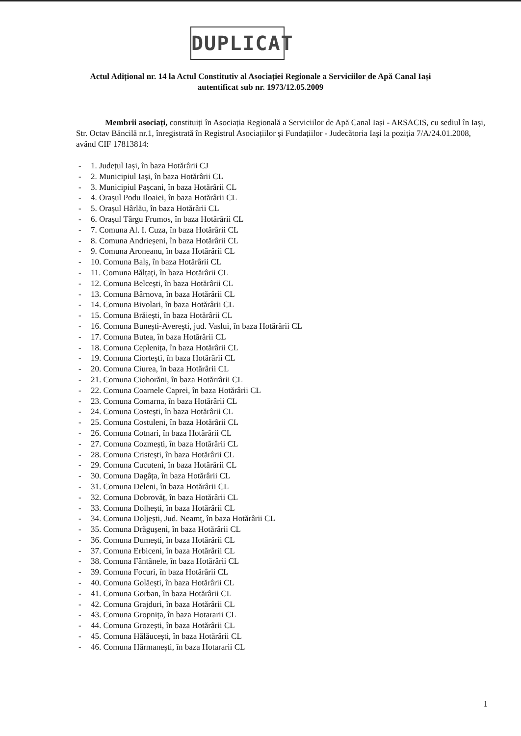DUPLICAT
Actul Adițional nr. 14 la Actul Constitutiv al Asociației Regionale a Serviciilor de Apă Canal Iași
autentificat sub nr. 1973/12.05.2009
Membrii asociați, constituiți în Asociația Regională a Serviciilor de Apă Canal Iași - ARSACIS, cu sediul în Iași, Str. Octav Băncilă nr.1, înregistrată în Registrul Asociațiilor și Fundațiilor - Judecătoria Iași la poziția 7/A/24.01.2008, având CIF 17813814:
- 1. Județul Iași, în baza Hotărârii CJ
- 2. Municipiul Iași, în baza Hotărârii CL
- 3. Municipiul Pașcani, în baza Hotărârii CL
- 4. Orașul Podu Iloaiei, în baza Hotărârii CL
- 5. Orașul Hârlău, în baza Hotărârii CL
- 6. Orașul Târgu Frumos, în baza Hotărârii CL
- 7. Comuna Al. I. Cuza, în baza Hotărârii CL
- 8. Comuna Andrieșeni, în baza Hotărârii CL
- 9. Comuna Aroneanu, în baza Hotărârii CL
- 10. Comuna Balș, în baza Hotărârii CL
- 11. Comuna Bălțați, în baza Hotărârii CL
- 12. Comuna Belcești, în baza Hotărârii CL
- 13. Comuna Bârnova, în baza Hotărârii CL
- 14. Comuna Bivolari, în baza Hotărârii CL
- 15. Comuna Brăiești, în baza Hotărârii CL
- 16. Comuna Bunești-Averești, jud. Vaslui, în baza Hotărârii CL
- 17. Comuna Butea, în baza Hotărârii CL
- 18. Comuna Ceplenița, în baza Hotărârii CL
- 19. Comuna Ciortești, în baza Hotărârii CL
- 20. Comuna Ciurea, în baza Hotărârii CL
- 21. Comuna Ciohorăni, în baza Hotărrârii CL
- 22. Comuna Coarnele Caprei, în baza Hotărârii CL
- 23. Comuna Comarna, în baza Hotărârii CL
- 24. Comuna Costești, în baza Hotărârii CL
- 25. Comuna Costuleni, în baza Hotărârii CL
- 26. Comuna Cotnari, în baza Hotărârii CL
- 27. Comuna Cozmești, în baza Hotărârii CL
- 28. Comuna Cristești, în baza Hotărârii CL
- 29. Comuna Cucuteni, în baza Hotărârii CL
- 30. Comuna Dagâța, în baza Hotărârii CL
- 31. Comuna Deleni, în baza Hotărârii CL
- 32. Comuna Dobrovăț, în baza Hotărârii CL
- 33. Comuna Dolhești, în baza Hotărârii CL
- 34. Comuna Doljești, Jud. Neamț, în baza Hotărârii CL
- 35. Comuna Drăgușeni, în baza Hotărârii CL
- 36. Comuna Dumești, în baza Hotărârii CL
- 37. Comuna Erbiceni, în baza Hotărârii CL
- 38. Comuna Fântânele, în baza Hotărârii CL
- 39. Comuna Focuri, în baza Hotărârii CL
- 40. Comuna Golăești, în baza Hotărârii CL
- 41. Comuna Gorban, în baza Hotărârii CL
- 42. Comuna Grajduri, în baza Hotărârii CL
- 43. Comuna Gropnița, în baza Hotararii CL
- 44. Comuna Grozești, în baza Hotărârii CL
- 45. Comuna Hălăucești, în baza Hotărârii CL
- 46. Comuna Hărmanești, în baza Hotararii CL
1